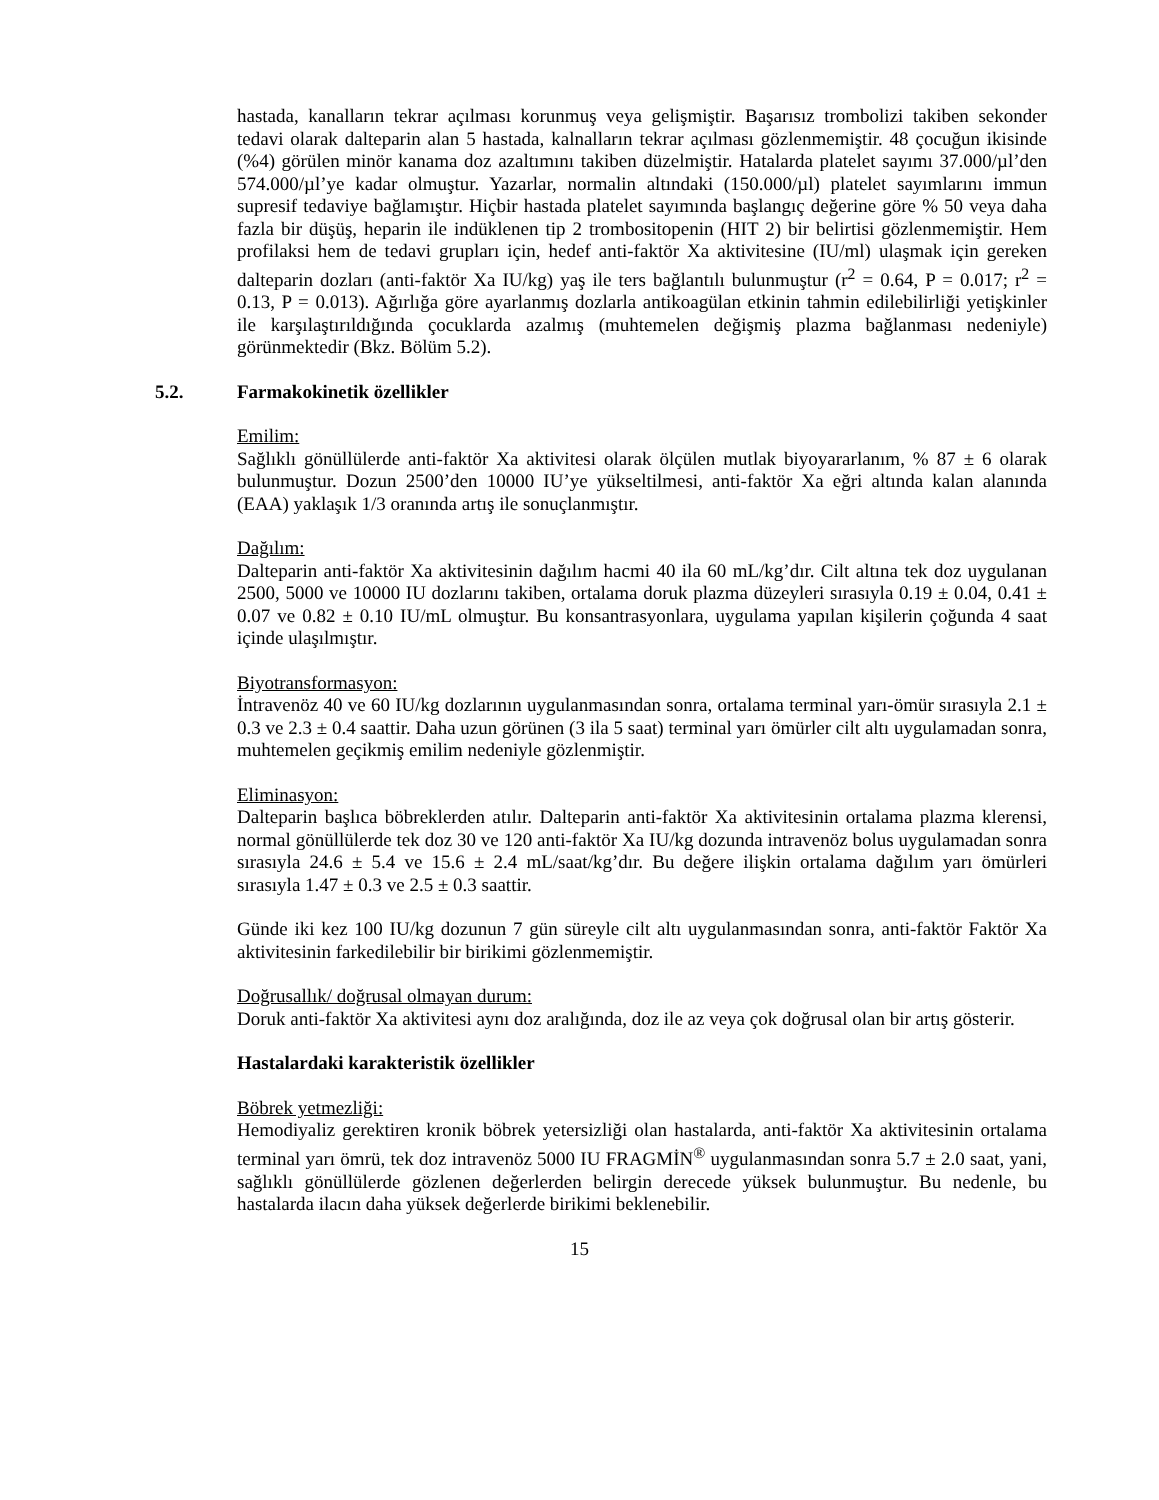hastada, kanalların tekrar açılması korunmuş veya gelişmiştir. Başarısız trombolizi takiben sekonder tedavi olarak dalteparin alan 5 hastada, kalnalların tekrar açılması gözlenmemiştir. 48 çocuğun ikisinde (%4) görülen minör kanama doz azaltımını takiben düzelmiştir. Hatalarda platelet sayımı 37.000/µl’den 574.000/µl’ye kadar olmuştur. Yazarlar, normalin altındaki (150.000/µl) platelet sayımlarını immun supresif tedaviye bağlamıştır. Hiçbir hastada platelet sayımında başlangıç değerine göre % 50 veya daha fazla bir düşüş, heparin ile indüklenen tip 2 trombositopenin (HIT 2) bir belirtisi gözlenmemiştir. Hem profilaksi hem de tedavi grupları için, hedef anti-faktör Xa aktivitesine (IU/ml) ulaşmak için gereken dalteparin dozları (anti-faktör Xa IU/kg) yaş ile ters bağlantılı bulunmuştur (r<sup>2</sup> = 0.64, P = 0.017; r<sup>2</sup> = 0.13, P = 0.013). Ağırlığa göre ayarlanmış dozlarla antikoagülan etkinin tahmin edilebilirliği yetişkinler ile karşılaştırıldığında çocuklarda azalmış (muhtemelen değişmiş plazma bağlanması nedeniyle) görünmektedir (Bkz. Bölüm 5.2).
5.2. Farmakokinetik özellikler
Emilim:
Sağlıklı gönüllülerde anti-faktör Xa aktivitesi olarak ölçülen mutlak biyoyararlanım, % 87 ± 6 olarak bulunmuştur. Dozun 2500’den 10000 IU’ye yükseltilmesi, anti-faktör Xa eğri altında kalan alanında (EAA) yaklaşık 1/3 oranında artış ile sonuçlanmıştır.
Dağılım:
Dalteparin anti-faktör Xa aktivitesinin dağılım hacmi 40 ila 60 mL/kg’dır. Cilt altına tek doz uygulanan 2500, 5000 ve 10000 IU dozlarını takiben, ortalama doruk plazma düzeyleri sırasıyla 0.19 ± 0.04, 0.41 ± 0.07 ve 0.82 ± 0.10 IU/mL olmuştur. Bu konsantrasyonlara, uygulama yapılan kişilerin çoğunda 4 saat içinde ulaşılmıştır.
Biyotransformasyon:
İntravenöz 40 ve 60 IU/kg dozlarının uygulanmasından sonra, ortalama terminal yarı-ömür sırasıyla 2.1 ± 0.3 ve 2.3 ± 0.4 saattir. Daha uzun görünen (3 ila 5 saat) terminal yarı ömürler cilt altı uygulamadan sonra, muhtemelen geçikmiş emilim nedeniyle gözlenmiştir.
Eliminasyon:
Dalteparin başlıca böbreklerden atılır. Dalteparin anti-faktör Xa aktivitesinin ortalama plazma klerensi, normal gönüllülerde tek doz 30 ve 120 anti-faktör Xa IU/kg dozunda intravenöz bolus uygulamadan sonra sırasıyla 24.6 ± 5.4 ve 15.6 ± 2.4 mL/saat/kg’dır. Bu değere ilişkin ortalama dağılım yarı ömürleri sırasıyla 1.47 ± 0.3 ve 2.5 ± 0.3 saattir.
Günde iki kez 100 IU/kg dozunun 7 gün süreyle cilt altı uygulanmasından sonra, anti-faktör Faktör Xa aktivitesinin farkedilebilir bir birikimi gözlenmemiştir.
Doğrusallık/ doğrusal olmayan durum:
Doruk anti-faktör Xa aktivitesi aynı doz aralığında, doz ile az veya çok doğrusal olan bir artış gösterir.
Hastalardaki karakteristik özellikler
Böbrek yetmezliği:
Hemodiyaliz gerektiren kronik böbrek yetersizliği olan hastalarda, anti-faktör Xa aktivitesinin ortalama terminal yarı ömrü, tek doz intravenöz 5000 IU FRAGMİN<sup>®</sup> uygulanmasından sonra 5.7 ± 2.0 saat, yani, sağlıklı gönüllülerde gözlenen değerlerden belirgin derecede yüksek bulunmuştur. Bu nedenle, bu hastalarda ilacın daha yüksek değerlerde birikimi beklenebilir.
15